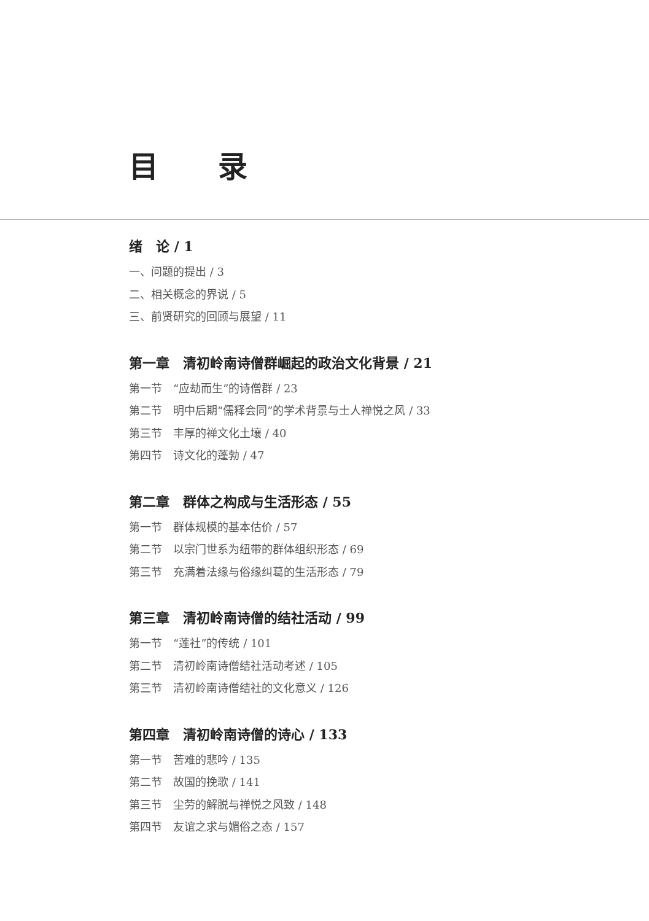目 录
绪　论 / 1
一、问题的提出 / 3
二、相关概念的界说 / 5
三、前贤研究的回顾与展望 / 11
第一章　清初岭南诗僧群崛起的政治文化背景 / 21
第一节　“应劫而生”的诗僧群 / 23
第二节　明中后期“儒释会同”的学术背景与士人禅悦之风 / 33
第三节　丰厚的禅文化土壤 / 40
第四节　诗文化的蓬勃 / 47
第二章　群体之构成与生活形态 / 55
第一节　群体规模的基本估价 / 57
第二节　以宗门世系为纽带的群体组织形态 / 69
第三节　充满着法缘与俗缘纠葛的生活形态 / 79
第三章　清初岭南诗僧的结社活动 / 99
第一节　“莲社”的传统 / 101
第二节　清初岭南诗僧结社活动考述 / 105
第三节　清初岭南诗僧结社的文化意义 / 126
第四章　清初岭南诗僧的诗心 / 133
第一节　苦难的悲吟 / 135
第二节　故国的挽歌 / 141
第三节　尘劳的解脱与禅悦之风致 / 148
第四节　友谊之求与媚俗之态 / 157